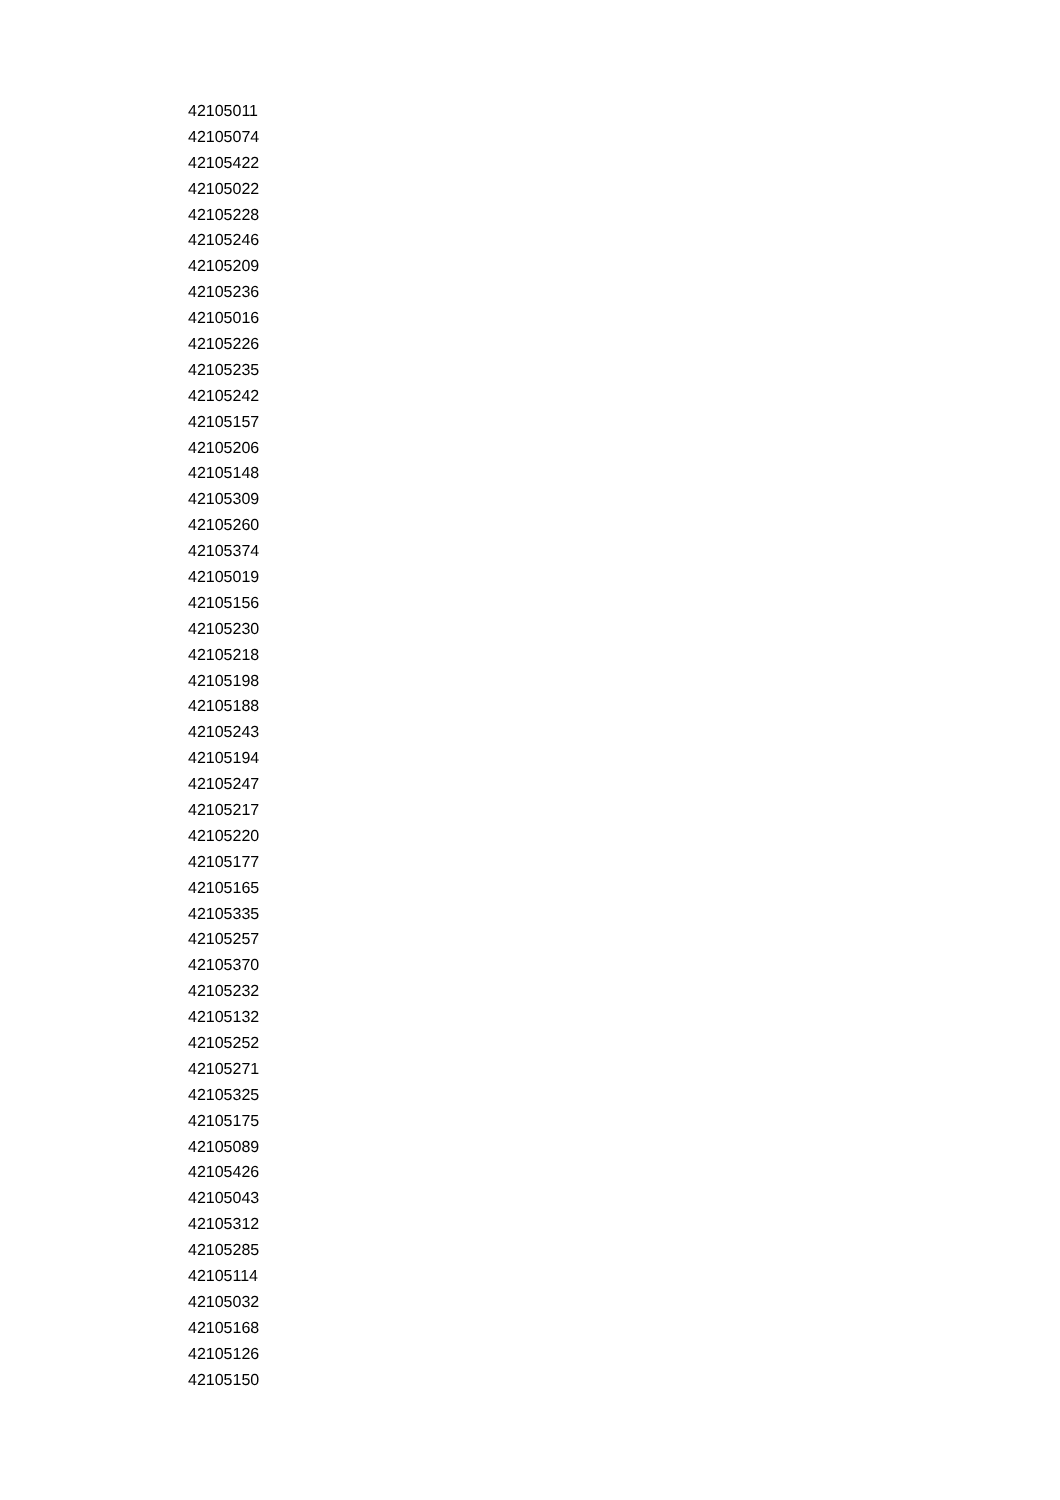| 42105011 |
| 42105074 |
| 42105422 |
| 42105022 |
| 42105228 |
| 42105246 |
| 42105209 |
| 42105236 |
| 42105016 |
| 42105226 |
| 42105235 |
| 42105242 |
| 42105157 |
| 42105206 |
| 42105148 |
| 42105309 |
| 42105260 |
| 42105374 |
| 42105019 |
| 42105156 |
| 42105230 |
| 42105218 |
| 42105198 |
| 42105188 |
| 42105243 |
| 42105194 |
| 42105247 |
| 42105217 |
| 42105220 |
| 42105177 |
| 42105165 |
| 42105335 |
| 42105257 |
| 42105370 |
| 42105232 |
| 42105132 |
| 42105252 |
| 42105271 |
| 42105325 |
| 42105175 |
| 42105089 |
| 42105426 |
| 42105043 |
| 42105312 |
| 42105285 |
| 42105114 |
| 42105032 |
| 42105168 |
| 42105126 |
| 42105150 |